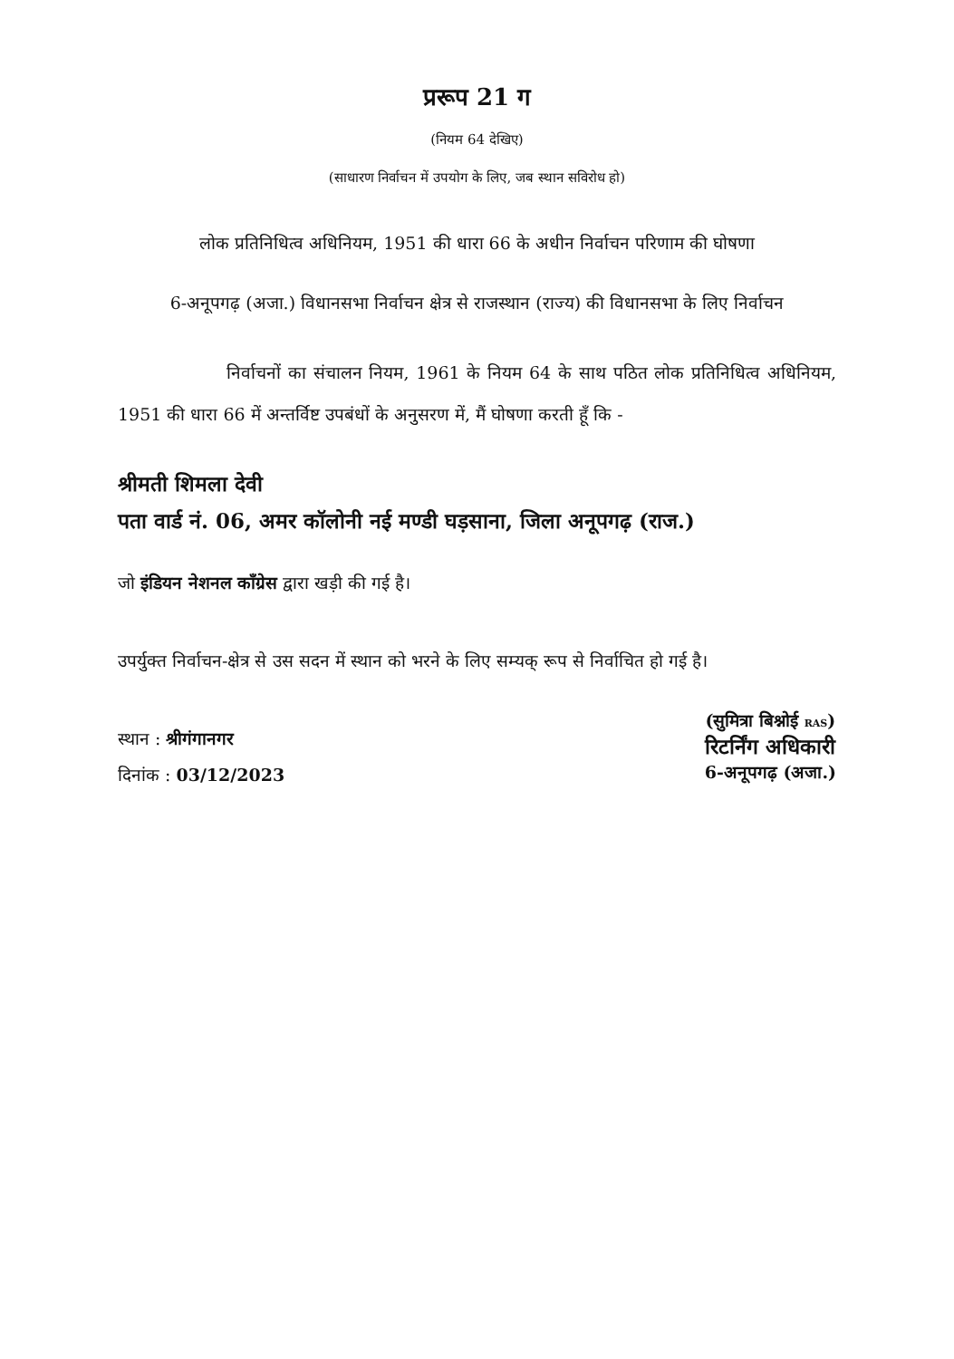प्ररूप 21 ग
(नियम 64 देखिए)
(साधारण निर्वाचन में उपयोग के लिए, जब स्थान सविरोध हो)
लोक प्रतिनिधित्व अधिनियम, 1951 की धारा 66 के अधीन निर्वाचन परिणाम की घोषणा
6-अनूपगढ़ (अजा.) विधानसभा निर्वाचन क्षेत्र से राजस्थान (राज्य) की विधानसभा के लिए निर्वाचन
निर्वाचनों का संचालन नियम, 1961 के नियम 64 के साथ पठित लोक प्रतिनिधित्व अधिनियम, 1951 की धारा 66 में अन्तर्विष्ट उपबंधों के अनुसरण में, मैं घोषणा करती हूँ कि -
श्रीमती शिमला देवी
पता वार्ड नं. 06, अमर कॉलोनी नई मण्डी घड़साना, जिला अनूपगढ़ (राज.)
जो इंडियन नेशनल कॉंग्रेस द्वारा खड़ी की गई है।
उपर्युक्त निर्वाचन-क्षेत्र से उस सदन में स्थान को भरने के लिए सम्यक् रूप से निर्वाचित हो गई है।
स्थान : श्रीगंगानगर
दिनांक : 03/12/2023
(सुमित्रा बिश्नोई RAS)
रिटर्निंग अधिकारी
6-अनूपगढ़ (अजा.)